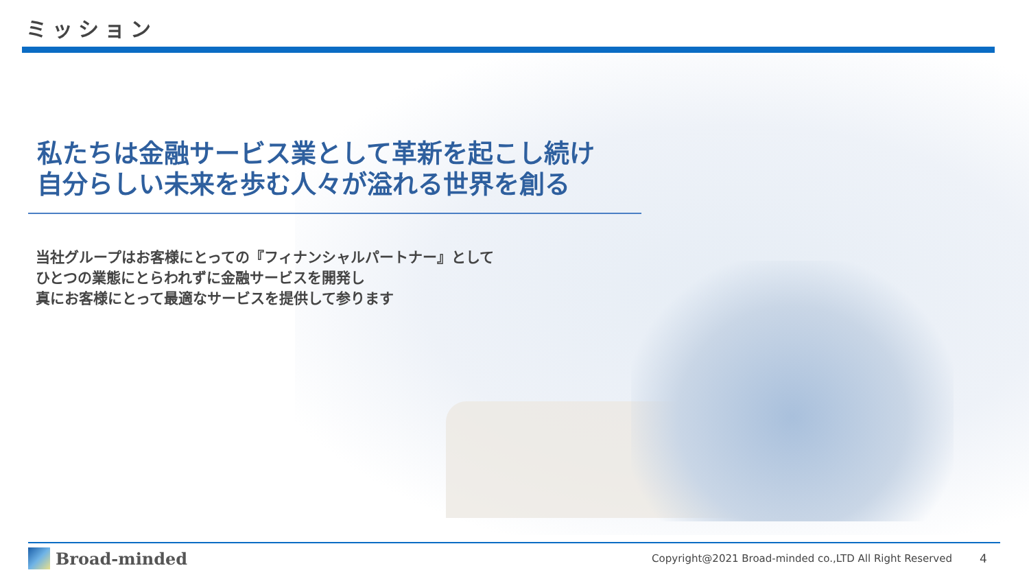ミッション
私たちは金融サービス業として革新を起こし続け
自分らしい未来を歩む人々が溢れる世界を創る
当社グループはお客様にとっての『フィナンシャルパートナー』として
ひとつの業態にとらわれずに金融サービスを開発し
真にお客様にとって最適なサービスを提供して参ります
Broad-minded Copyright@2021 Broad-minded co.,LTD All Right Reserved 4